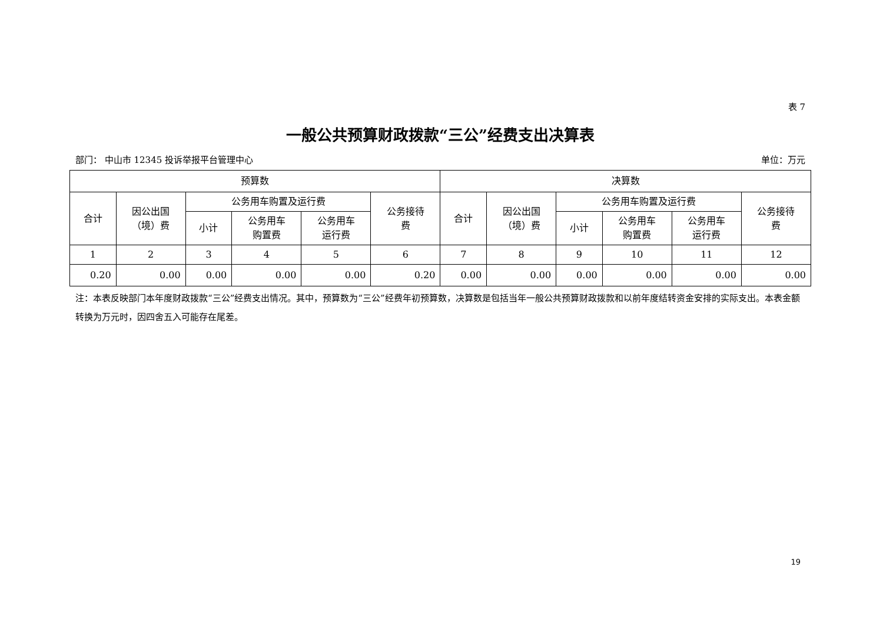表 7
一般公共预算财政拨款“三公”经费支出决算表
部门： 中山市 12345 投诉举报平台管理中心 单位：万元
| 预算数 | | | | | | 决算数 | | | | | |
| --- | --- | --- | --- | --- | --- | --- | --- | --- | --- | --- | --- |
| 合计 | 因公出国 （境）费 | 公务用车购置及运行费 | | | 公务接待 费 | 合计 | 因公出国 （境）费 | 公务用车购置及运行费 | | | 公务接待 费 |
| | | 小计 | 公务用车 购置费 | 公务用车 运行费 | | | | 小计 | 公务用车 购置费 | 公务用车 运行费 | |
| 1 | 2 | 3 | 4 | 5 | 6 | 7 | 8 | 9 | 10 | 11 | 12 |
| 0.20 | 0.00 | 0.00 | 0.00 | 0.00 | 0.20 | 0.00 | 0.00 | 0.00 | 0.00 | 0.00 | 0.00 |
注：本表反映部门本年度财政拨款“三公”经费支出情况。其中，预算数为“三公”经费年初预算数，决算数是包括当年一般公共预算财政拨款和以前年度结转资金安排的实际支出。本表金额转换为万元时，因四舍五入可能存在尾差。
19